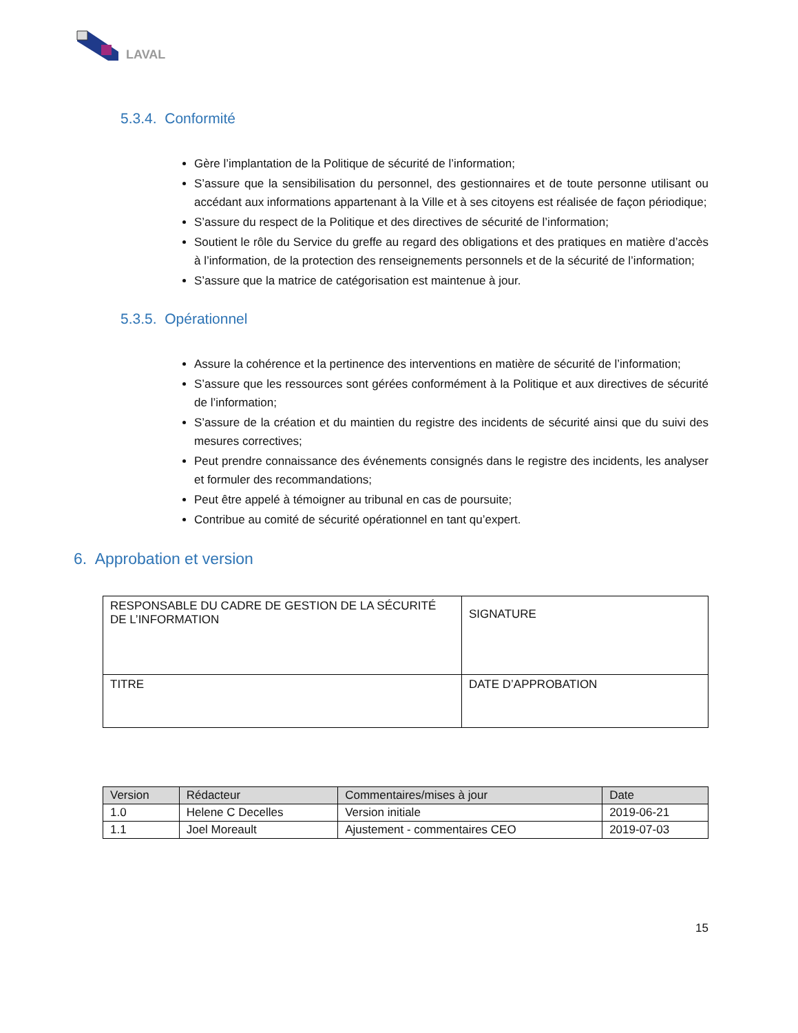LAVAL
5.3.4. Conformité
Gère l’implantation de la Politique de sécurité de l’information;
S’assure que la sensibilisation du personnel, des gestionnaires et de toute personne utilisant ou accédant aux informations appartenant à la Ville et à ses citoyens est réalisée de façon périodique;
S’assure du respect de la Politique et des directives de sécurité de l’information;
Soutient le rôle du Service du greffe au regard des obligations et des pratiques en matière d’accès à l’information, de la protection des renseignements personnels et de la sécurité de l’information;
S’assure que la matrice de catégorisation est maintenue à jour.
5.3.5. Opérationnel
Assure la cohérence et la pertinence des interventions en matière de sécurité de l’information;
S’assure que les ressources sont gérées conformément à la Politique et aux directives de sécurité de l’information;
S’assure de la création et du maintien du registre des incidents de sécurité ainsi que du suivi des mesures correctives;
Peut prendre connaissance des événements consignés dans le registre des incidents, les analyser et formuler des recommandations;
Peut être appelé à témoigner au tribunal en cas de poursuite;
Contribue au comité de sécurité opérationnel en tant qu’expert.
6. Approbation et version
| RESPONSABLE DU CADRE DE GESTION DE LA SÉCURITÉ DE L’INFORMATION | SIGNATURE |
| TITRE | DATE D’APPROBATION |
| Version | Rédacteur | Commentaires/mises à jour | Date |
| --- | --- | --- | --- |
| 1.0 | Helene C Decelles | Version initiale | 2019-06-21 |
| 1.1 | Joel Moreault | Ajustement - commentaires CEO | 2019-07-03 |
15